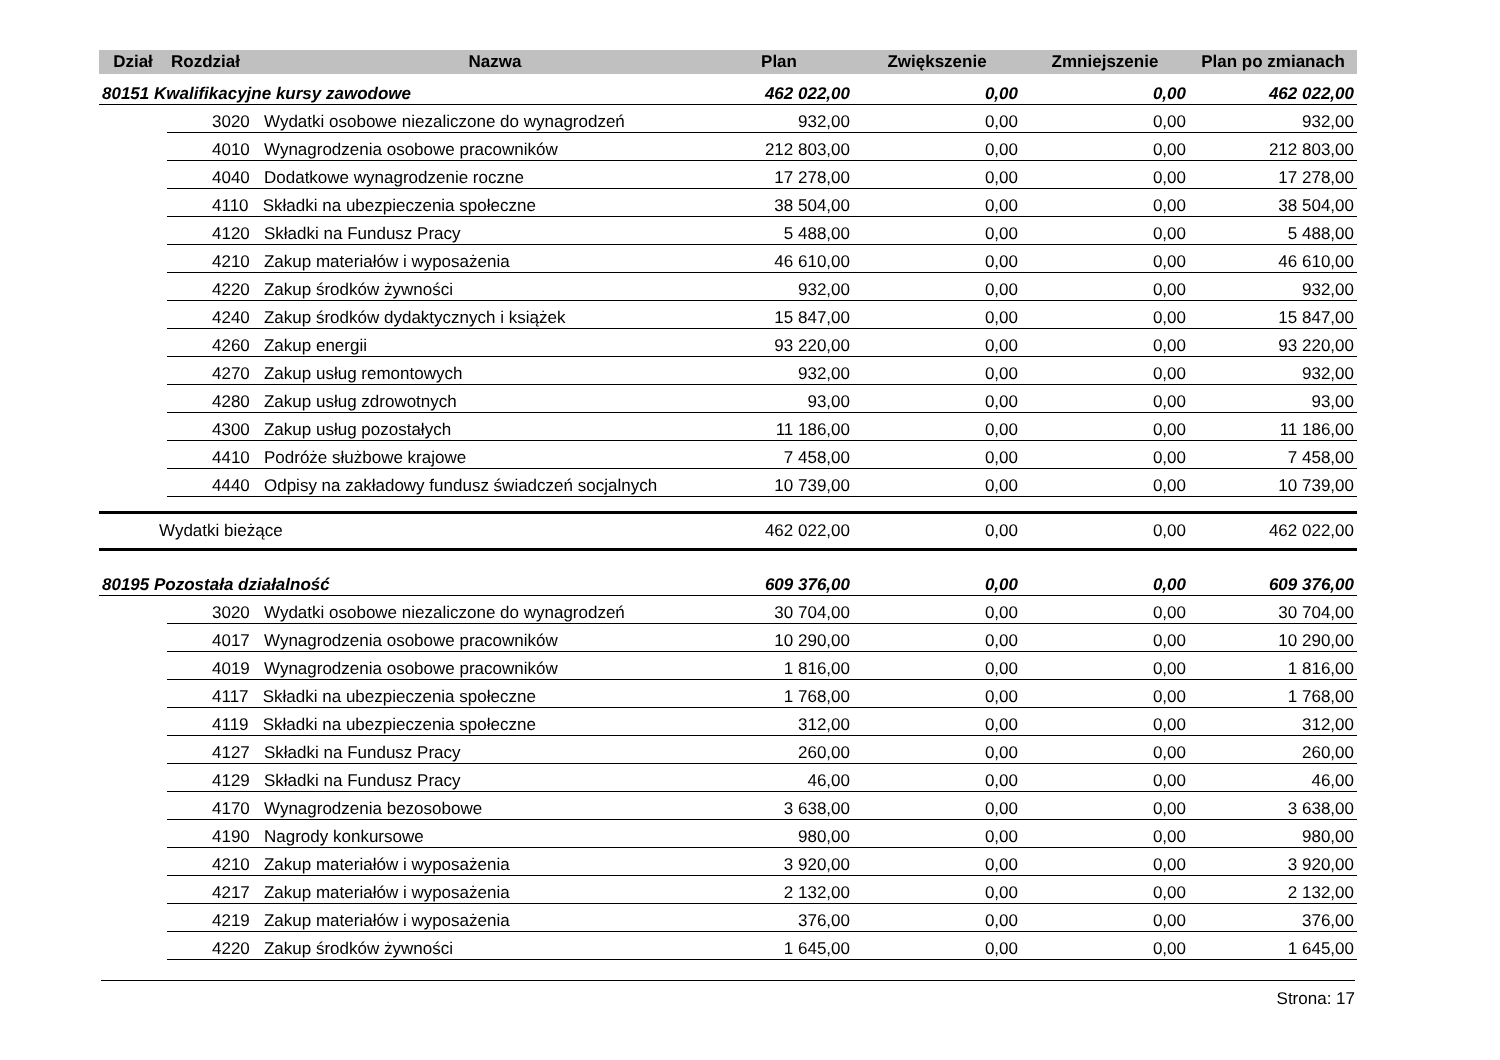| Dział | Rozdział | Nazwa | Plan | Zwiększenie | Zmniejszenie | Plan po zmianach |
| --- | --- | --- | --- | --- | --- | --- |
| 80151 Kwalifikacyjne kursy zawodowe | | | 462 022,00 | 0,00 | 0,00 | 462 022,00 |
| | 3020 Wydatki osobowe niezaliczone do wynagrodzeń | | 932,00 | 0,00 | 0,00 | 932,00 |
| | 4010 Wynagrodzenia osobowe pracowników | | 212 803,00 | 0,00 | 0,00 | 212 803,00 |
| | 4040 Dodatkowe wynagrodzenie roczne | | 17 278,00 | 0,00 | 0,00 | 17 278,00 |
| | 4110 Składki na ubezpieczenia społeczne | | 38 504,00 | 0,00 | 0,00 | 38 504,00 |
| | 4120 Składki na Fundusz Pracy | | 5 488,00 | 0,00 | 0,00 | 5 488,00 |
| | 4210 Zakup materiałów i wyposażenia | | 46 610,00 | 0,00 | 0,00 | 46 610,00 |
| | 4220 Zakup środków żywności | | 932,00 | 0,00 | 0,00 | 932,00 |
| | 4240 Zakup środków dydaktycznych i książek | | 15 847,00 | 0,00 | 0,00 | 15 847,00 |
| | 4260 Zakup energii | | 93 220,00 | 0,00 | 0,00 | 93 220,00 |
| | 4270 Zakup usług remontowych | | 932,00 | 0,00 | 0,00 | 932,00 |
| | 4280 Zakup usług zdrowotnych | | 93,00 | 0,00 | 0,00 | 93,00 |
| | 4300 Zakup usług pozostałych | | 11 186,00 | 0,00 | 0,00 | 11 186,00 |
| | 4410 Podróże służbowe krajowe | | 7 458,00 | 0,00 | 0,00 | 7 458,00 |
| | 4440 Odpisy na zakładowy fundusz świadczeń socjalnych | | 10 739,00 | 0,00 | 0,00 | 10 739,00 |
| Wydatki bieżące | | | 462 022,00 | 0,00 | 0,00 | 462 022,00 |
| 80195 Pozostała działalność | | | 609 376,00 | 0,00 | 0,00 | 609 376,00 |
| | 3020 Wydatki osobowe niezaliczone do wynagrodzeń | | 30 704,00 | 0,00 | 0,00 | 30 704,00 |
| | 4017 Wynagrodzenia osobowe pracowników | | 10 290,00 | 0,00 | 0,00 | 10 290,00 |
| | 4019 Wynagrodzenia osobowe pracowników | | 1 816,00 | 0,00 | 0,00 | 1 816,00 |
| | 4117 Składki na ubezpieczenia społeczne | | 1 768,00 | 0,00 | 0,00 | 1 768,00 |
| | 4119 Składki na ubezpieczenia społeczne | | 312,00 | 0,00 | 0,00 | 312,00 |
| | 4127 Składki na Fundusz Pracy | | 260,00 | 0,00 | 0,00 | 260,00 |
| | 4129 Składki na Fundusz Pracy | | 46,00 | 0,00 | 0,00 | 46,00 |
| | 4170 Wynagrodzenia bezosobowe | | 3 638,00 | 0,00 | 0,00 | 3 638,00 |
| | 4190 Nagrody konkursowe | | 980,00 | 0,00 | 0,00 | 980,00 |
| | 4210 Zakup materiałów i wyposażenia | | 3 920,00 | 0,00 | 0,00 | 3 920,00 |
| | 4217 Zakup materiałów i wyposażenia | | 2 132,00 | 0,00 | 0,00 | 2 132,00 |
| | 4219 Zakup materiałów i wyposażenia | | 376,00 | 0,00 | 0,00 | 376,00 |
| | 4220 Zakup środków żywności | | 1 645,00 | 0,00 | 0,00 | 1 645,00 |
Strona: 17